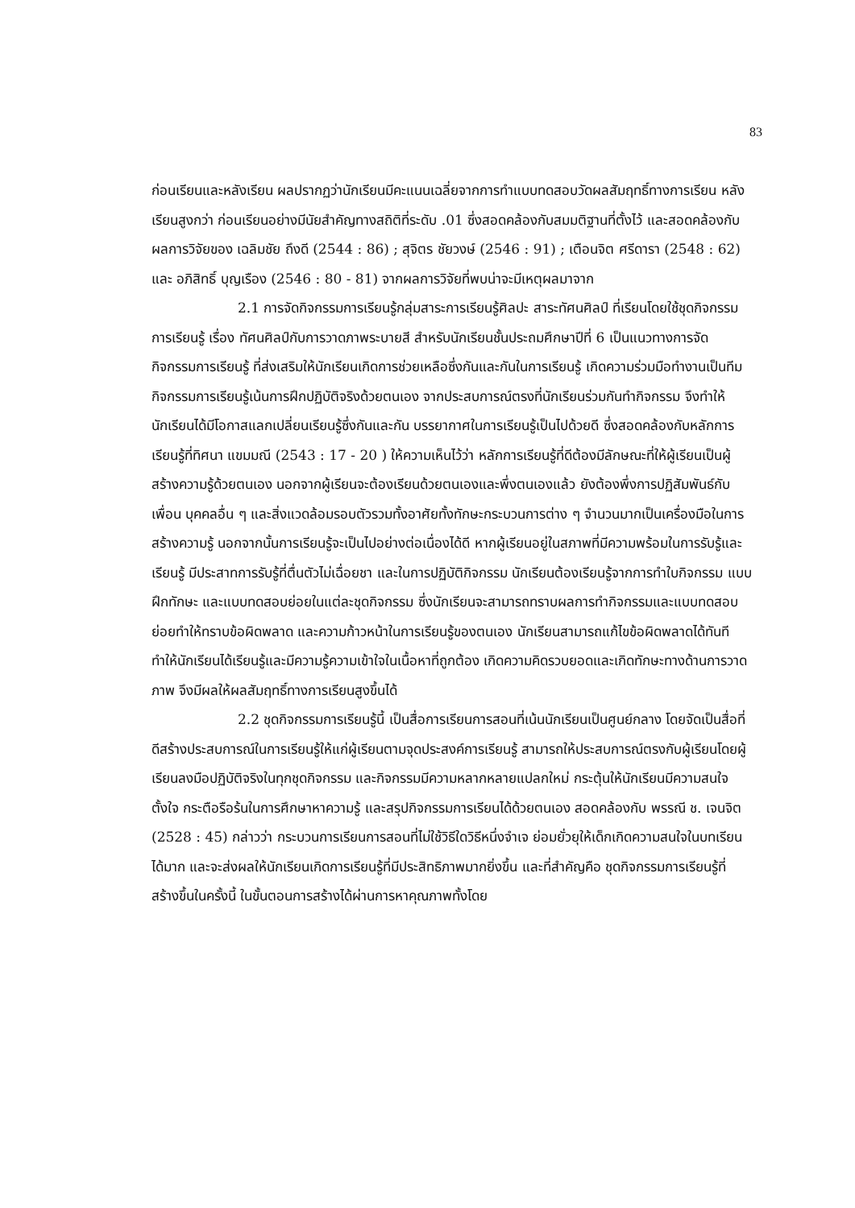83
ก่อนเรียนและหลังเรียน ผลปรากฏว่านักเรียนมีคะแนนเฉลี่ยจากการทำแบบทดสอบวัดผลสัมฤทธิ์ทางการเรียน หลังเรียนสูงกว่า ก่อนเรียนอย่างมีนัยสำคัญทางสถิติที่ระดับ .01 ซึ่งสอดคล้องกับสมมติฐานที่ตั้งไว้ และสอดคล้องกับผลการวิจัยของ เฉลิมชัย ถึงดี (2544 : 86) ; สุจิตร ชัยวงษ์ (2546 : 91) ; เตือนจิต ศรีดารา (2548 : 62) และ อภิสิทธิ์ บุญเรือง (2546 : 80 - 81) จากผลการวิจัยที่พบน่าจะมีเหตุผลมาจาก
2.1 การจัดกิจกรรมการเรียนรู้กลุ่มสาระการเรียนรู้ศิลปะ สาระทัศนศิลป์ ที่เรียนโดยใช้ชุดกิจกรรมการเรียนรู้ เรื่อง ทัศนศิลป์กับการวาดภาพระบายสี สำหรับนักเรียนชั้นประถมศึกษาปีที่ 6 เป็นแนวทางการจัดกิจกรรมการเรียนรู้ ที่ส่งเสริมให้นักเรียนเกิดการช่วยเหลือซึ่งกันและกันในการเรียนรู้ เกิดความร่วมมือทำงานเป็นทีม กิจกรรมการเรียนรู้เน้นการฝึกปฏิบัติจริงด้วยตนเอง จากประสบการณ์ตรงที่นักเรียนร่วมกันทำกิจกรรม จึงทำให้นักเรียนได้มีโอกาสแลกเปลี่ยนเรียนรู้ซึ่งกันและกัน บรรยากาศในการเรียนรู้เป็นไปด้วยดี ซึ่งสอดคล้องกับหลักการเรียนรู้ที่ทิศนา แขมมณี (2543 : 17 - 20 ) ให้ความเห็นไว้ว่า หลักการเรียนรู้ที่ดีต้องมีลักษณะที่ให้ผู้เรียนเป็นผู้สร้างความรู้ด้วยตนเอง นอกจากผู้เรียนจะต้องเรียนด้วยตนเองและพึ่งตนเองแล้ว ยังต้องพึ่งการปฏิสัมพันธ์กับเพื่อน บุคคลอื่น ๆ และสิ่งแวดล้อมรอบตัวรวมทั้งอาศัยทั้งทักษะกระบวนการต่าง ๆ จำนวนมากเป็นเครื่องมือในการสร้างความรู้ นอกจากนั้นการเรียนรู้จะเป็นไปอย่างต่อเนื่องได้ดี หากผู้เรียนอยู่ในสภาพที่มีความพร้อมในการรับรู้และเรียนรู้ มีประสาทการรับรู้ที่ตื่นตัวไม่เฉื่อยชา และในการปฏิบัติกิจกรรม นักเรียนต้องเรียนรู้จากการทำใบกิจกรรม แบบฝึกทักษะ และแบบทดสอบย่อยในแต่ละชุดกิจกรรม ซึ่งนักเรียนจะสามารถทราบผลการทำกิจกรรมและแบบทดสอบย่อยทำให้ทราบข้อผิดพลาด และความก้าวหน้าในการเรียนรู้ของตนเอง นักเรียนสามารถแก้ไขข้อผิดพลาดได้ทันทีทำให้นักเรียนได้เรียนรู้และมีความรู้ความเข้าใจในเนื้อหาที่ถูกต้อง เกิดความคิดรวบยอดและเกิดทักษะทางด้านการวาดภาพ จึงมีผลให้ผลสัมฤทธิ์ทางการเรียนสูงขึ้นได้
2.2 ชุดกิจกรรมการเรียนรู้นี้ เป็นสื่อการเรียนการสอนที่เน้นนักเรียนเป็นศูนย์กลาง โดยจัดเป็นสื่อที่ดีสร้างประสบการณ์ในการเรียนรู้ให้แก่ผู้เรียนตามจุดประสงค์การเรียนรู้ สามารถให้ประสบการณ์ตรงกับผู้เรียนโดยผู้เรียนลงมือปฏิบัติจริงในทุกชุดกิจกรรม และกิจกรรมมีความหลากหลายแปลกใหม่ กระตุ้นให้นักเรียนมีความสนใจ ตั้งใจ กระตือรือร้นในการศึกษาหาความรู้ และสรุปกิจกรรมการเรียนได้ด้วยตนเอง สอดคล้องกับ พรรณี ช. เจนจิต (2528 : 45) กล่าวว่า กระบวนการเรียนการสอนที่ไม่ใช้วิธีใดวิธีหนึ่งจำเจ ย่อมยั่วยุให้เด็กเกิดความสนใจในบทเรียนได้มาก และจะส่งผลให้นักเรียนเกิดการเรียนรู้ที่มีประสิทธิภาพมากยิ่งขึ้น และที่สำคัญคือ ชุดกิจกรรมการเรียนรู้ที่สร้างขึ้นในครั้งนี้ ในขั้นตอนการสร้างได้ผ่านการหาคุณภาพทั้งโดย